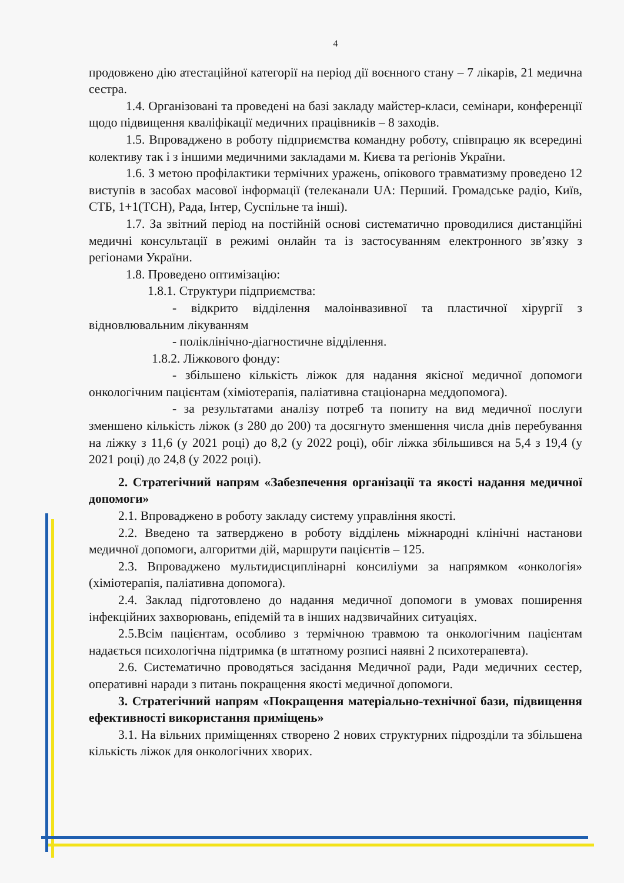4
продовжено дію атестаційної категорії на період дії воєнного стану – 7 лікарів, 21 медична сестра.
1.4. Організовані та проведені на базі закладу майстер-класи, семінари, конференції щодо підвищення кваліфікації медичних працівників – 8 заходів.
1.5. Впроваджено в роботу підприємства командну роботу, співпрацю як всередині колективу так і з іншими медичними закладами м. Києва та регіонів України.
1.6. З метою профілактики термічних уражень, опікового травматизму проведено 12 виступів в засобах масової інформації (телеканали UA: Перший. Громадське радіо, Київ, СТБ, 1+1(ТСН), Рада, Інтер, Суспільне та інші).
1.7. За звітний період на постійній основі систематично проводилися дистанційні медичні консультації в режимі онлайн та із застосуванням електронного зв’язку з регіонами України.
1.8. Проведено оптимізацію:
1.8.1. Структури підприємства:
- відкрито відділення малоінвазивної та пластичної хірургії з відновлювальним лікуванням
- поліклінічно-діагностичне відділення.
1.8.2. Ліжкового фонду:
- збільшено кількість ліжок для надання якісної медичної допомоги онкологічним пацієнтам (хіміотерапія, паліативна стаціонарна меддопомога).
- за результатами аналізу потреб та попиту на вид медичної послуги зменшено кількість ліжок (з 280 до 200) та досягнуто зменшення числа днів перебування на ліжку з 11,6 (у 2021 році) до 8,2 (у 2022 році), обіг ліжка збільшився на 5,4 з 19,4 (у 2021 році) до 24,8 (у 2022 році).
2. Стратегічний напрям «Забезпечення організації та якості надання медичної допомоги»
2.1. Впроваджено в роботу закладу систему управління якості.
2.2. Введено та затверджено в роботу відділень міжнародні клінічні настанови медичної допомоги, алгоритми дій, маршрути пацієнтів – 125.
2.3. Впроваджено мультидисциплінарні консиліуми за напрямком «онкологія» (хіміотерапія, паліативна допомога).
2.4. Заклад підготовлено до надання медичної допомоги в умовах поширення інфекційних захворювань, епідемій та в інших надзвичайних ситуаціях.
2.5.Всім пацієнтам, особливо з термічною травмою та онкологічним пацієнтам надається психологічна підтримка (в штатному розписі наявні 2 психотерапевта).
2.6. Систематично проводяться засідання Медичної ради, Ради медичних сестер, оперативні наради з питань покращення якості медичної допомоги.
3. Стратегічний напрям «Покращення матеріально-технічної бази, підвищення ефективності використання приміщень»
3.1. На вільних приміщеннях створено 2 нових структурних підрозділи та збільшена кількість ліжок для онкологічних хворих.